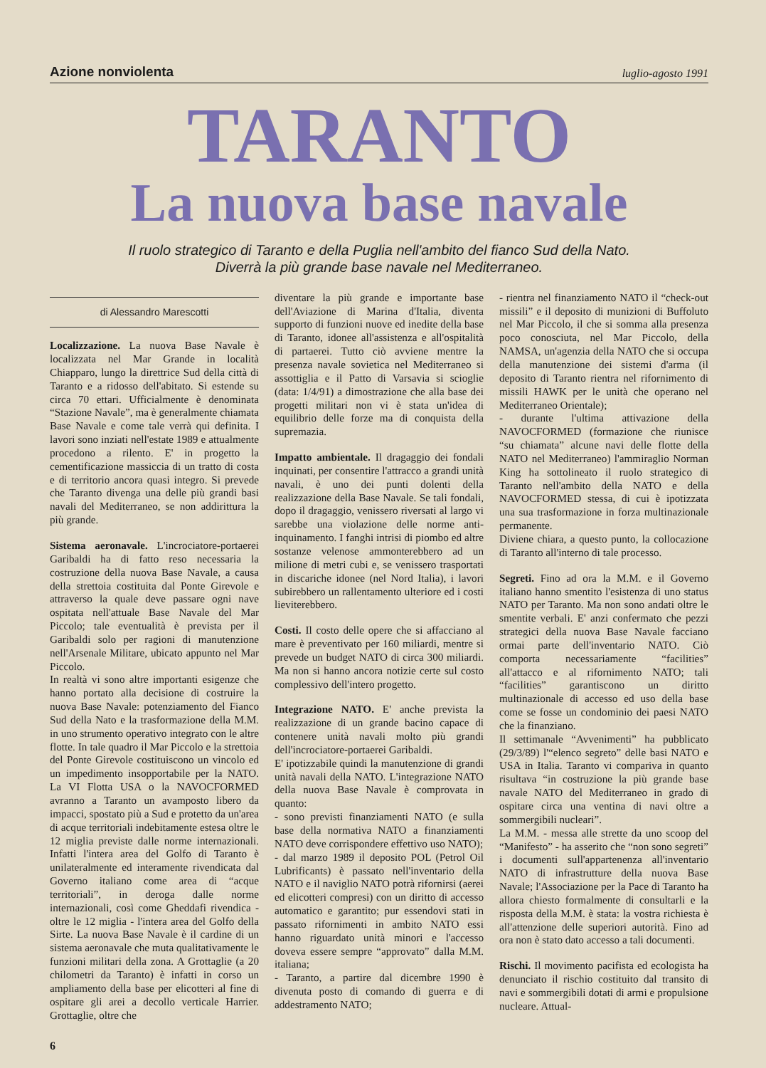Azione nonviolenta luglio-agosto 1991
TARANTO
La nuova base navale
Il ruolo strategico di Taranto e della Puglia nell'ambito del fianco Sud della Nato.
Diverrà la più grande base navale nel Mediterraneo.
di Alessandro Marescotti
Localizzazione. La nuova Base Navale è localizzata nel Mar Grande in località Chiapparo, lungo la direttrice Sud della città di Taranto e a ridosso dell'abitato. Si estende su circa 70 ettari. Ufficialmente è denominata “Stazione Navale”, ma è generalmente chiamata Base Navale e come tale verrà qui definita. I lavori sono inziati nell'estate 1989 e attualmente procedono a rilento. E' in progetto la cementificazione massiccia di un tratto di costa e di territorio ancora quasi integro. Si prevede che Taranto divenga una delle più grandi basi navali del Mediterraneo, se non addirittura la più grande.
Sistema aeronavale. L'incrociatore-portaerei Garibaldi ha di fatto reso necessaria la costruzione della nuova Base Navale, a causa della strettoia costituita dal Ponte Girevole e attraverso la quale deve passare ogni nave ospitata nell'attuale Base Navale del Mar Piccolo; tale eventualità è prevista per il Garibaldi solo per ragioni di manutenzione nell'Arsenale Militare, ubicato appunto nel Mar Piccolo.
In realtà vi sono altre importanti esigenze che hanno portato alla decisione di costruire la nuova Base Navale: potenziamento del Fianco Sud della Nato e la trasformazione della M.M. in uno strumento operativo integrato con le altre flotte. In tale quadro il Mar Piccolo e la strettoia del Ponte Girevole costituiscono un vincolo ed un impedimento insopportabile per la NATO. La VI Flotta USA o la NAVOCFORMED avranno a Taranto un avamposto libero da impacci, spostato più a Sud e protetto da un'area di acque territoriali indebitamente estesa oltre le 12 miglia previste dalle norme internazionali. Infatti l'intera area del Golfo di Taranto è unilateralmente ed interamente rivendicata dal Governo italiano come area di “acque territoriali”, in deroga dalle norme internazionali, così come Gheddafi rivendica - oltre le 12 miglia - l'intera area del Golfo della Sirte. La nuova Base Navale è il cardine di un sistema aeronavale che muta qualitativamente le funzioni militari della zona. A Grottaglie (a 20 chilometri da Taranto) è infatti in corso un ampliamento della base per elicotteri al fine di ospitare gli arei a decollo verticale Harrier. Grottaglie, oltre che
6
diventare la più grande e importante base dell'Aviazione di Marina d'Italia, diventa supporto di funzioni nuove ed inedite della base di Taranto, idonee all'assistenza e all'ospitalità di partaerei. Tutto ciò avviene mentre la presenza navale sovietica nel Mediterraneo si assottiglia e il Patto di Varsavia si scioglie (data: 1/4/91) a dimostrazione che alla base dei progetti militari non vi è stata un'idea di equilibrio delle forze ma di conquista della supremazia.
Impatto ambientale. Il dragaggio dei fondali inquinati, per consentire l'attracco a grandi unità navali, è uno dei punti dolenti della realizzazione della Base Navale. Se tali fondali, dopo il dragaggio, venissero riversati al largo vi sarebbe una violazione delle norme anti-inquinamento. I fanghi intrisi di piombo ed altre sostanze velenose ammonterebbero ad un milione di metri cubi e, se venissero trasportati in discariche idonee (nel Nord Italia), i lavori subirebbero un rallentamento ulteriore ed i costi lieviterebbero.
Costi. Il costo delle opere che si affacciano al mare è preventivato per 160 miliardi, mentre si prevede un budget NATO di circa 300 miliardi. Ma non si hanno ancora notizie certe sul costo complessivo dell'intero progetto.
Integrazione NATO. E' anche prevista la realizzazione di un grande bacino capace di contenere unità navali molto più grandi dell'incrociatore-portaerei Garibaldi.
E' ipotizzabile quindi la manutenzione di grandi unità navali della NATO. L'integrazione NATO della nuova Base Navale è comprovata in quanto:
- sono previsti finanziamenti NATO (e sulla base della normativa NATO a finanziamenti NATO deve corrispondere effettivo uso NATO);
- dal marzo 1989 il deposito POL (Petrol Oil Lubrificants) è passato nell'inventario della NATO e il naviglio NATO potrà rifornirsi (aerei ed elicotteri compresi) con un diritto di accesso automatico e garantito; pur essendovi stati in passato rifornimenti in ambito NATO essi hanno riguardato unità minori e l'accesso doveva essere sempre “approvato” dalla M.M. italiana;
- Taranto, a partire dal dicembre 1990 è divenuta posto di comando di guerra e di addestramento NATO;
- rientra nel finanziamento NATO il “check-out missili” e il deposito di munizioni di Buffoluto nel Mar Piccolo, il che si somma alla presenza poco conosciuta, nel Mar Piccolo, della NAMSA, un'agenzia della NATO che si occupa della manutenzione dei sistemi d'arma (il deposito di Taranto rientra nel rifornimento di missili HAWK per le unità che operano nel Mediterraneo Orientale);
- durante l'ultima attivazione della NAVOCFORMED (formazione che riunisce “su chiamata” alcune navi delle flotte della NATO nel Mediterraneo) l'ammiraglio Norman King ha sottolineato il ruolo strategico di Taranto nell'ambito della NATO e della NAVOCFORMED stessa, di cui è ipotizzata una sua trasformazione in forza multinazionale permanente.
Diviene chiara, a questo punto, la collocazione di Taranto all'interno di tale processo.
Segreti. Fino ad ora la M.M. e il Governo italiano hanno smentito l'esistenza di uno status NATO per Taranto. Ma non sono andati oltre le smentite verbali. E' anzi confermato che pezzi strategici della nuova Base Navale facciano ormai parte dell'inventario NATO. Ciò comporta necessariamente “facilities” all'attacco e al rifornimento NATO; tali “facilities” garantiscono un diritto multinazionale di accesso ed uso della base come se fosse un condominio dei paesi NATO che la finanziano.
Il settimanale “Avvenimenti” ha pubblicato (29/3/89) l'“elenco segreto” delle basi NATO e USA in Italia. Taranto vi compariva in quanto risultava “in costruzione la più grande base navale NATO del Mediterraneo in grado di ospitare circa una ventina di navi oltre a sommergibili nucleari”.
La M.M. - messa alle strette da uno scoop del “Manifesto” - ha asserito che “non sono segreti” i documenti sull'appartenenza all'inventario NATO di infrastrutture della nuova Base Navale; l'Associazione per la Pace di Taranto ha allora chiesto formalmente di consultarli e la risposta della M.M. è stata: la vostra richiesta è all'attenzione delle superiori autorità. Fino ad ora non è stato dato accesso a tali documenti.
Rischi. Il movimento pacifista ed ecologista ha denunciato il rischio costituito dal transito di navi e sommergibili dotati di armi e propulsione nucleare. Attual-